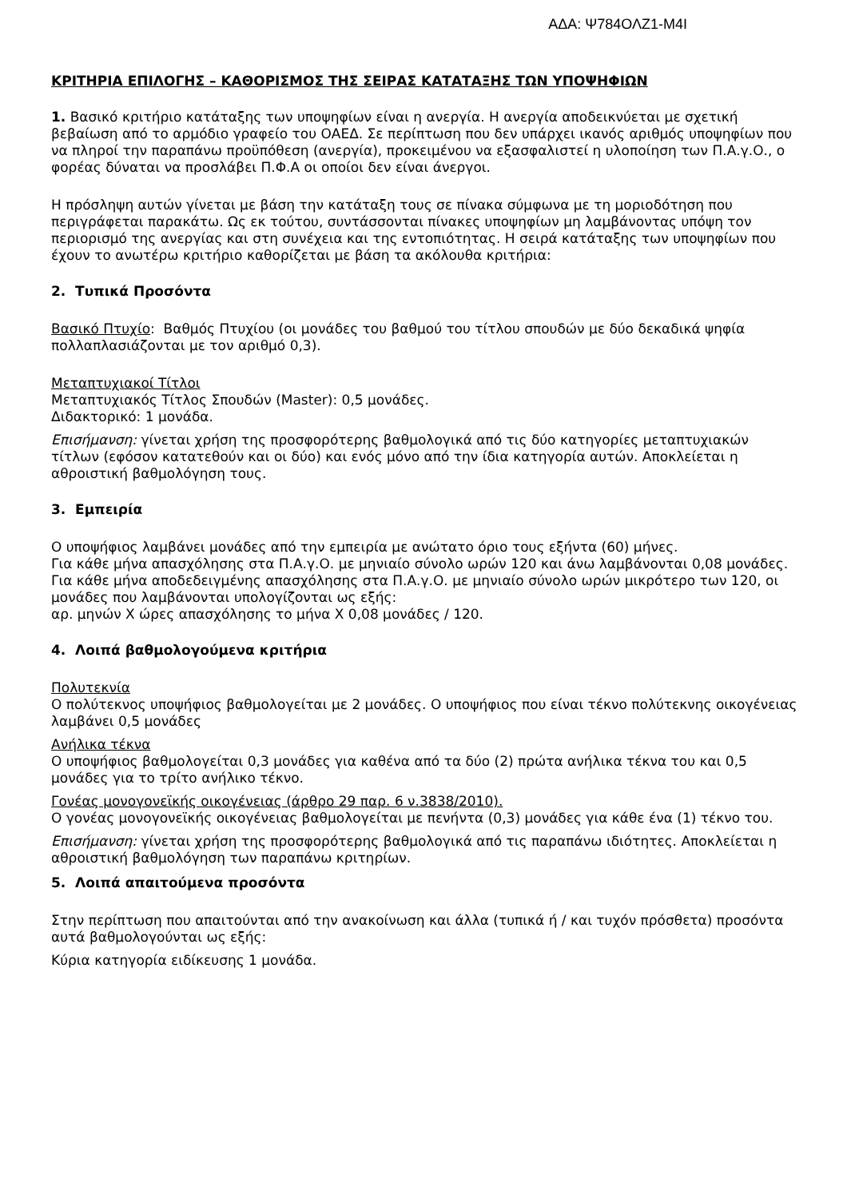ΑΔΑ: Ψ784ΟΛΖ1-Μ4Ι
ΚΡΙΤΗΡΙΑ ΕΠΙΛΟΓΗΣ – ΚΑΘΟΡΙΣΜΟΣ ΤΗΣ ΣΕΙΡΑΣ ΚΑΤΑΤΑΞΗΣ ΤΩΝ ΥΠΟΨΗΦΙΩΝ
1. Βασικό κριτήριο κατάταξης των υποψηφίων είναι η ανεργία. Η ανεργία αποδεικνύεται με σχετική βεβαίωση από το αρμόδιο γραφείο του ΟΑΕΔ. Σε περίπτωση που δεν υπάρχει ικανός αριθμός υποψηφίων που να πληροί την παραπάνω προϋπόθεση (ανεργία), προκειμένου να εξασφαλιστεί η υλοποίηση των Π.Α.γ.Ο., ο φορέας δύναται να προσλάβει Π.Φ.Α οι οποίοι δεν είναι άνεργοι.
Η πρόσληψη αυτών γίνεται με βάση την κατάταξη τους σε πίνακα σύμφωνα με τη μοριοδότηση που περιγράφεται παρακάτω. Ως εκ τούτου, συντάσσονται πίνακες υποψηφίων μη λαμβάνοντας υπόψη τον περιορισμό της ανεργίας και στη συνέχεια και της εντοπιότητας. Η σειρά κατάταξης των υποψηφίων που έχουν το ανωτέρω κριτήριο καθορίζεται με βάση τα ακόλουθα κριτήρια:
2. Τυπικά Προσόντα
Βασικό Πτυχίο: Βαθμός Πτυχίου (οι μονάδες του βαθμού του τίτλου σπουδών με δύο δεκαδικά ψηφία πολλαπλασιάζονται με τον αριθμό 0,3).
Μεταπτυχιακοί Τίτλοι
Μεταπτυχιακός Τίτλος Σπουδών (Master): 0,5 μονάδες.
Διδακτορικό: 1 μονάδα.
Επισήμανση: γίνεται χρήση της προσφορότερης βαθμολογικά από τις δύο κατηγορίες μεταπτυχιακών τίτλων (εφόσον κατατεθούν και οι δύο) και ενός μόνο από την ίδια κατηγορία αυτών. Αποκλείεται η αθροιστική βαθμολόγηση τους.
3. Εμπειρία
Ο υποψήφιος λαμβάνει μονάδες από την εμπειρία με ανώτατο όριο τους εξήντα (60) μήνες.
Για κάθε μήνα απασχόλησης στα Π.Α.γ.Ο. με μηνιαίο σύνολο ωρών 120 και άνω λαμβάνονται 0,08 μονάδες.
Για κάθε μήνα αποδεδειγμένης απασχόλησης στα Π.Α.γ.Ο. με μηνιαίο σύνολο ωρών μικρότερο των 120, οι μονάδες που λαμβάνονται υπολογίζονται ως εξής:
αρ. μηνών Χ ώρες απασχόλησης το μήνα Χ 0,08 μονάδες / 120.
4. Λοιπά βαθμολογούμενα κριτήρια
Πολυτεκνία
Ο πολύτεκνος υποψήφιος βαθμολογείται με 2 μονάδες. Ο υποψήφιος που είναι τέκνο πολύτεκνης οικογένειας λαμβάνει 0,5 μονάδες
Ανήλικα τέκνα
Ο υποψήφιος βαθμολογείται 0,3 μονάδες για καθένα από τα δύο (2) πρώτα ανήλικα τέκνα του και 0,5 μονάδες για το τρίτο ανήλικο τέκνο.
Γονέας μονογονεϊκής οικογένειας (άρθρο 29 παρ. 6 ν.3838/2010).
Ο γονέας μονογονεϊκής οικογένειας βαθμολογείται με πενήντα (0,3) μονάδες για κάθε ένα (1) τέκνο του.
Επισήμανση: γίνεται χρήση της προσφορότερης βαθμολογικά από τις παραπάνω ιδιότητες. Αποκλείεται η αθροιστική βαθμολόγηση των παραπάνω κριτηρίων.
5. Λοιπά απαιτούμενα προσόντα
Στην περίπτωση που απαιτούνται από την ανακοίνωση και άλλα (τυπικά ή / και τυχόν πρόσθετα) προσόντα αυτά βαθμολογούνται ως εξής:
Κύρια κατηγορία ειδίκευσης 1 μονάδα.